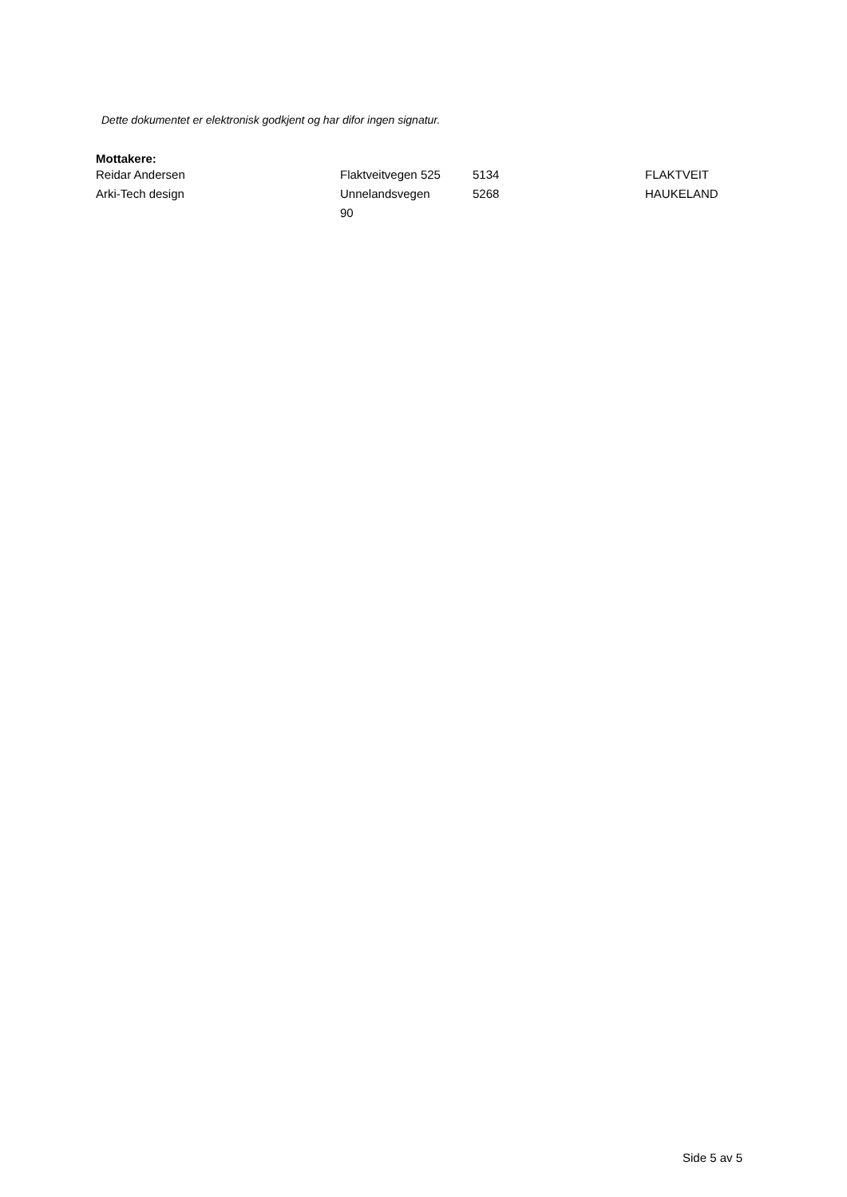Dette dokumentet er elektronisk godkjent og har difor ingen signatur.
Mottakere:
| Reidar Andersen | Flaktveitvegen 525 | 5134 | FLAKTVEIT |
| Arki-Tech design | Unnelandsvegen 90 | 5268 | HAUKELAND |
Side 5 av 5